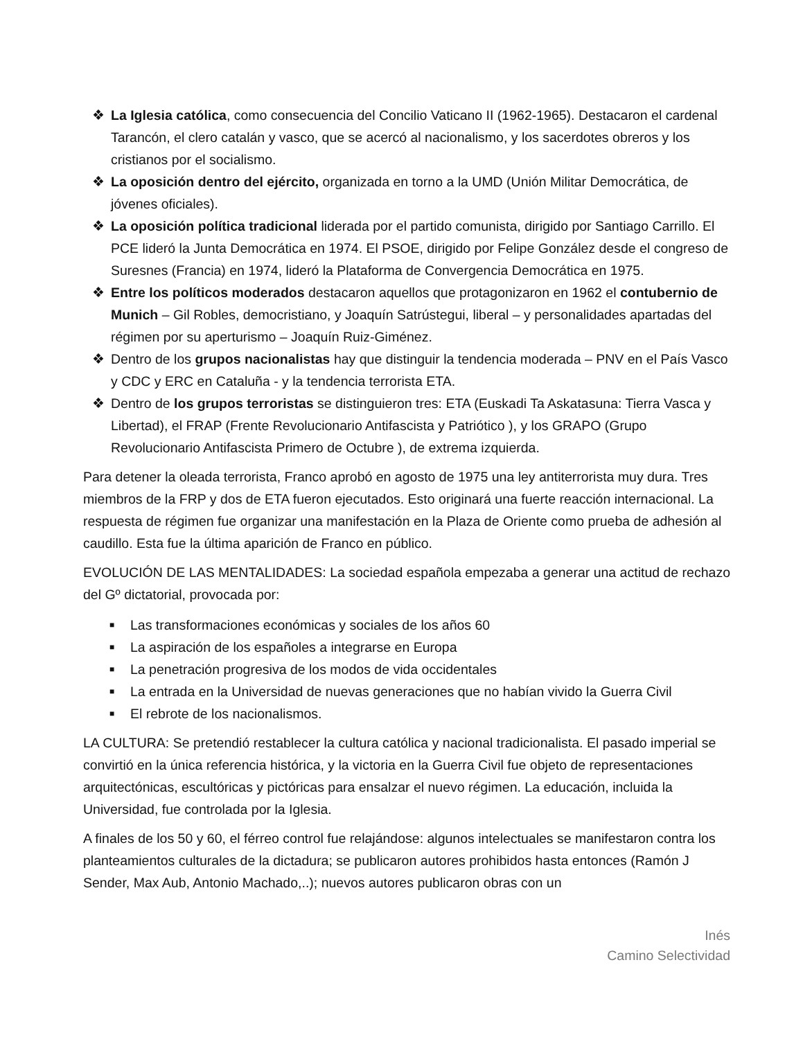❖ La Iglesia católica, como consecuencia del Concilio Vaticano II (1962-1965). Destacaron el cardenal Tarancón, el clero catalán y vasco, que se acercó al nacionalismo, y los sacerdotes obreros y los cristianos por el socialismo.
❖ La oposición dentro del ejército, organizada en torno a la UMD (Unión Militar Democrática, de jóvenes oficiales).
❖ La oposición política tradicional liderada por el partido comunista, dirigido por Santiago Carrillo. El PCE lideró la Junta Democrática en 1974. El PSOE, dirigido por Felipe González desde el congreso de Suresnes (Francia) en 1974, lideró la Plataforma de Convergencia Democrática en 1975.
❖ Entre los políticos moderados destacaron aquellos que protagonizaron en 1962 el contubernio de Munich – Gil Robles, democristiano, y Joaquín Satrústegui, liberal – y personalidades apartadas del régimen por su aperturismo – Joaquín Ruiz-Giménez.
❖ Dentro de los grupos nacionalistas hay que distinguir la tendencia moderada – PNV en el País Vasco y CDC y ERC en Cataluña - y la tendencia terrorista ETA.
❖ Dentro de los grupos terroristas se distinguieron tres: ETA (Euskadi Ta Askatasuna: Tierra Vasca y Libertad), el FRAP (Frente Revolucionario Antifascista y Patriótico ), y los GRAPO (Grupo Revolucionario Antifascista Primero de Octubre ), de extrema izquierda.
Para detener la oleada terrorista, Franco aprobó en agosto de 1975 una ley antiterrorista muy dura. Tres miembros de la FRP y dos de ETA fueron ejecutados. Esto originará una fuerte reacción internacional. La respuesta de régimen fue organizar una manifestación en la Plaza de Oriente como prueba de adhesión al caudillo. Esta fue la última aparición de Franco en público.
EVOLUCIÓN DE LAS MENTALIDADES: La sociedad española empezaba a generar una actitud de rechazo del Gº dictatorial, provocada por:
■ Las transformaciones económicas y sociales de los años 60
■ La aspiración de los españoles a integrarse en Europa
■ La penetración progresiva de los modos de vida occidentales
■ La entrada en la Universidad de nuevas generaciones que no habían vivido la Guerra Civil
■ El rebrote de los nacionalismos.
LA CULTURA: Se pretendió restablecer la cultura católica y nacional tradicionalista. El pasado imperial se convirtió en la única referencia histórica, y la victoria en la Guerra Civil fue objeto de representaciones arquitectónicas, escultóricas y pictóricas para ensalzar el nuevo régimen. La educación, incluida la Universidad, fue controlada por la Iglesia.
A finales de los 50 y 60, el férreo control fue relajándose: algunos intelectuales se manifestaron contra los planteamientos culturales de la dictadura; se publicaron autores prohibidos hasta entonces (Ramón J Sender, Max Aub, Antonio Machado,..); nuevos autores publicaron obras con un
Inés
Camino Selectividad